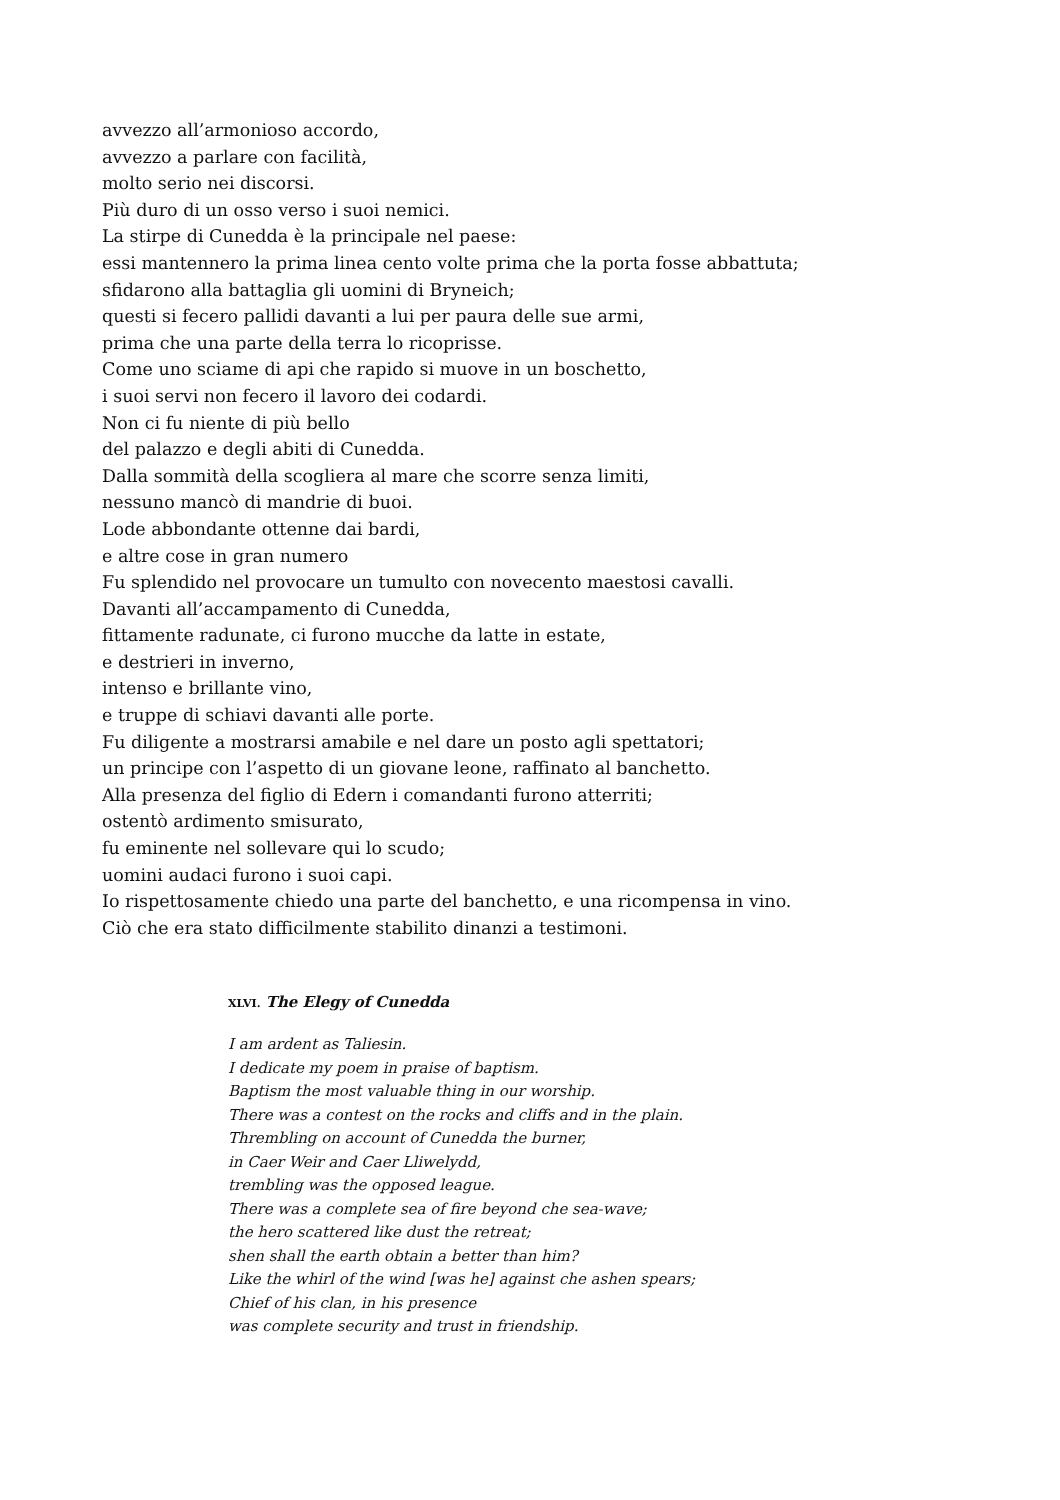avvezzo all’armonioso accordo,
avvezzo a parlare con facilità,
molto serio nei discorsi.
Più duro di un osso verso i suoi nemici.
La stirpe di Cunedda è la principale nel paese:
essi mantennero la prima linea cento volte prima che la porta fosse abbattuta;
sfidarono alla battaglia gli uomini di Bryneich;
questi si fecero pallidi davanti a lui per paura delle sue armi,
prima che una parte della terra lo ricoprisse.
Come uno sciame di api che rapido si muove in un boschetto,
i suoi servi non fecero il lavoro dei codardi.
Non ci fu niente di più bello
del palazzo e degli abiti di Cunedda.
Dalla sommità della scogliera al mare che scorre senza limiti,
nessuno mancò di mandrie di buoi.
Lode abbondante ottenne dai bardi,
e altre cose in gran numero
Fu splendido nel provocare un tumulto con novecento maestosi cavalli.
Davanti all’accampamento di Cunedda,
fittamente radunate, ci furono mucche da latte in estate,
e destrieri in inverno,
intenso e brillante vino,
e truppe di schiavi davanti alle porte.
Fu diligente a mostrarsi amabile e nel dare un posto agli spettatori;
un principe con l’aspetto di un giovane leone, raffinato al banchetto.
Alla presenza del figlio di Edern i comandanti furono atterriti;
ostentò ardimento smisurato,
fu eminente nel sollevare qui lo scudo;
uomini audaci furono i suoi capi.
Io rispettosamente chiedo una parte del banchetto, e una ricompensa in vino.
Ciò che era stato difficilmente stabilito dinanzi a testimoni.
XLVI. The Elegy of Cunedda
I am ardent as Taliesin.
I dedicate my poem in praise of baptism.
Baptism the most valuable thing in our worship.
There was a contest on the rocks and cliffs and in the plain.
Thrembling on account of Cunedda the burner,
in Caer Weir and Caer Lliwelydd,
trembling was the opposed league.
There was a complete sea of fire beyond che sea-wave;
the hero scattered like dust the retreat;
shen shall the earth obtain a better than him?
Like the whirl of the wind [was he] against che ashen spears;
Chief of his clan, in his presence
was complete security and trust in friendship.